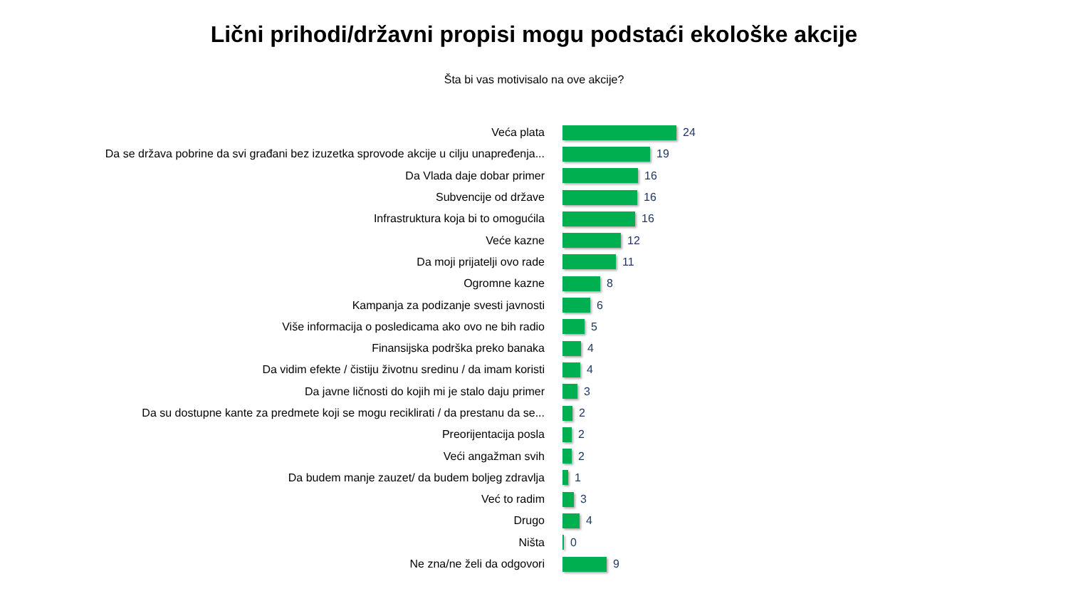Lični prihodi/državni propisi mogu podstaći ekološke akcije
Šta bi vas motivisalo na ove akcije?
Veća plata 24
Da se država pobrine da svi građani bez izuzetka sprovode akcije u cilju unapređenja... 19
Da Vlada daje dobar primer 16
Subvencije od države 16
Infrastruktura koja bi to omogućila 16
Veće kazne 12
Da moji prijatelji ovo rade 11
Ogromne kazne 8
Kampanja za podizanje svesti javnosti 6
Više informacija o posledicama ako ovo ne bih radio 5
Finansijska podrška preko banaka 4
Da vidim efekte / čistiju životnu sredinu / da imam koristi 4
Da javne ličnosti do kojih mi je stalo daju primer 3
Da su dostupne kante za predmete koji se mogu reciklirati / da prestanu da se... 2
Preorijentacija posla 2
Veći angažman svih 2
Da budem manje zauzet/ da budem boljeg zdravlja 1
Već to radim 3
Drugo 4
Ništa 0
Ne zna/ne želi da odgovori 9